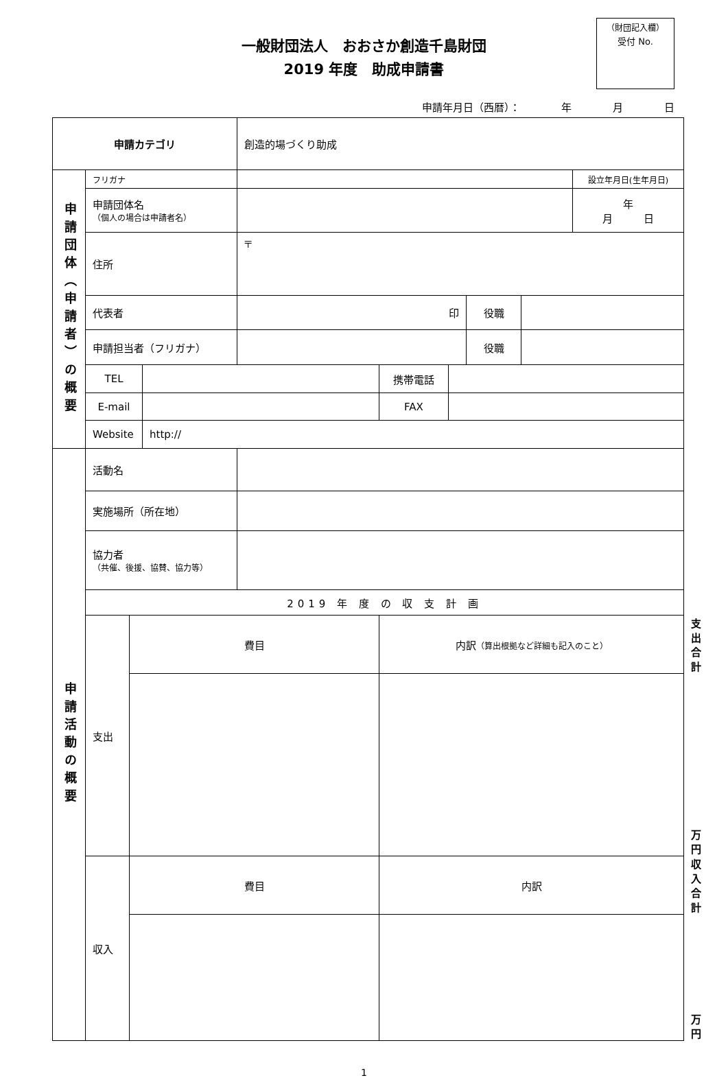一般財団法人　おおさか創造千島財団
2019 年度　助成申請書
（財団記入欄）
受付 No.
申請年月日（西暦）： 年 月 日
| 申請カテゴリ | | | | 創造的場づくり助成 | | | | | | |
| 申請団体（申請者）の概要 | フリガナ | | | | | | | | 設立年月日(生年月日) | |
| | 申請団体名 （個人の場合は申請者名） | | | | | | | | 年 月 日 | |
| | 住所 | | | 〒 | | | | | | |
| | 代表者 | | | 印 | | | 役職 | | | |
| | 申請担当者（フリガナ） | | | | | | 役職 | | | |
| | TEL | | | | 携帯電話 | | | | | |
| | E-mail | | | | FAX | | | | | |
| | Website | | http:// | | | | | | | |
| 申請活動の概要 | 活動名 | | | | | | | | | |
| | 実施場所（所在地） | | | | | | | | | |
| | 協力者 （共催、後援、協賛、協力等） | | | | | | | | | |
| | 2019 年 度 の 収 支 計 画 | | | | | | | | | |
| | 支出 | 費目 | | | 内訳 （算出根拠など詳細も記入のこと） | | | | | 支出合計 |
| | | | | | | | | | | 万円 |
| | 収入 | 費目 | | | 内訳 | | | | | 収入合計 |
| | | | | | | | | | | 万円 |
1